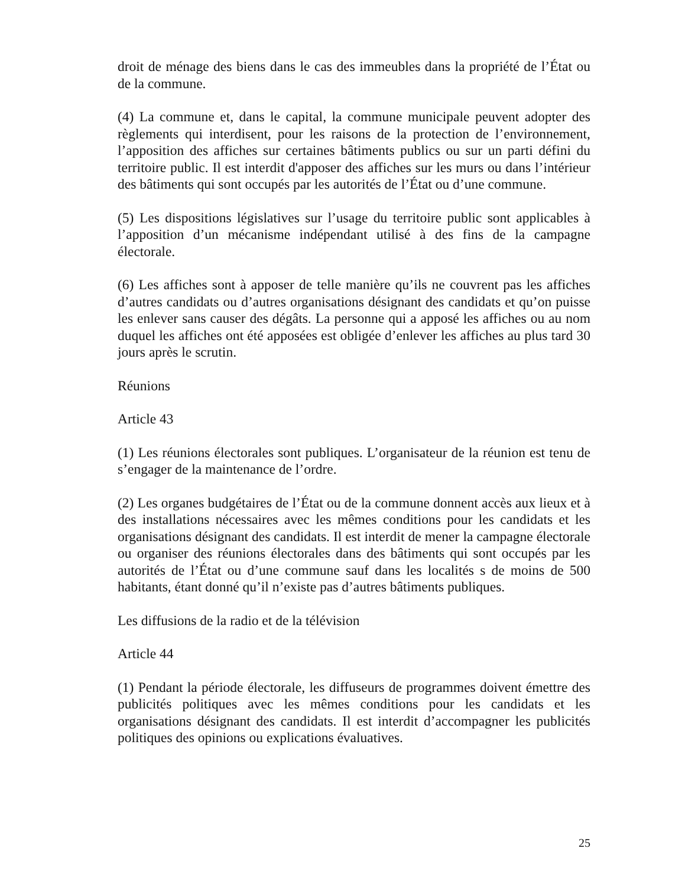droit de ménage des biens dans le cas des immeubles dans la propriété de l’État ou de la commune.
(4) La commune et, dans le capital, la commune municipale peuvent adopter des règlements qui interdisent, pour les raisons de la protection de l’environnement, l’apposition des affiches sur certaines bâtiments publics ou sur un parti défini du territoire public. Il est interdit d'apposer des affiches sur les murs ou dans l’intérieur des bâtiments qui sont occupés par les autorités de l’État ou d’une commune.
(5) Les dispositions législatives sur l’usage du territoire public sont applicables à l’apposition d’un mécanisme indépendant utilisé à des fins de la campagne électorale.
(6) Les affiches sont à apposer de telle manière qu’ils ne couvrent pas les affiches d’autres candidats ou d’autres organisations désignant des candidats et qu’on puisse les enlever sans causer des dégâts. La personne qui a apposé les affiches ou au nom duquel les affiches ont été apposées est obligée d’enlever les affiches au plus tard 30 jours après le scrutin.
Réunions
Article 43
(1) Les réunions électorales sont publiques. L’organisateur de la réunion est tenu de s’engager de la maintenance de l’ordre.
(2) Les organes budgétaires de l’État ou de la commune donnent accès aux lieux et à des installations nécessaires avec les mêmes conditions pour les candidats et les organisations désignant des candidats. Il est interdit de mener la campagne électorale ou organiser des réunions électorales dans des bâtiments qui sont occupés par les autorités de l’État ou d’une commune sauf dans les localités s de moins de 500 habitants, étant donné qu’il n’existe pas d’autres bâtiments publiques.
Les diffusions de la radio et de la télévision
Article 44
(1) Pendant la période électorale, les diffuseurs de programmes doivent émettre des publicités politiques avec les mêmes conditions pour les candidats et les organisations désignant des candidats. Il est interdit d’accompagner les publicités politiques des opinions ou explications évaluatives.
25